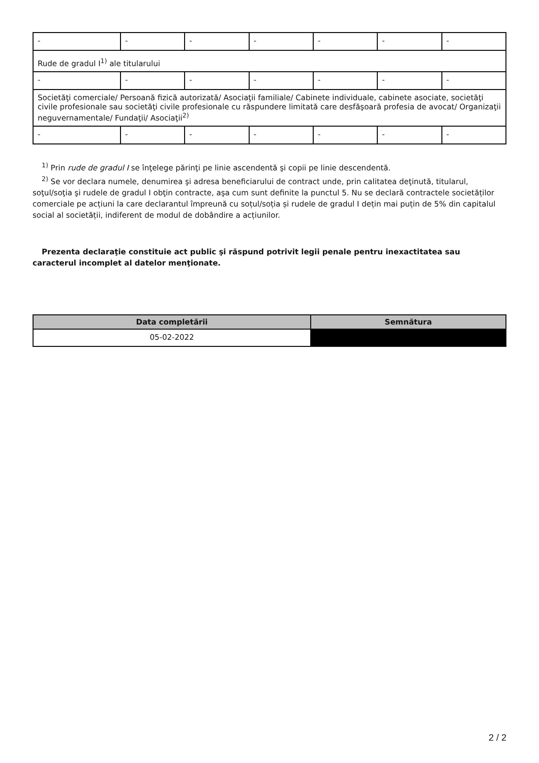| - | - | - | - | - | - | - |
| Rude de gradul I<sup>1)</sup> ale titularului | | | | | | |
| - | - | - | - | - | - | - |
| Societăţi comerciale/ Persoană fizică autorizată/ Asociaţii familiale/ Cabinete individuale, cabinete asociate, societăţi civile profesionale sau societăţi civile profesionale cu răspundere limitată care desfăşoară profesia de avocat/ Organizaţii neguvernamentale/ Fundaţii/ Asociaţii<sup>2)</sup> | | | | | | |
| - | - | - | - | - | - | - |
<sup>1)</sup> Prin rude de gradul I se înţelege părinţi pe linie ascendentă şi copii pe linie descendentă.
<sup>2)</sup> Se vor declara numele, denumirea şi adresa beneficiarului de contract unde, prin calitatea deţinută, titularul, soţul/soţia şi rudele de gradul I obţin contracte, aşa cum sunt definite la punctul 5. Nu se declară contractele societăților comerciale pe acțiuni la care declarantul împreună cu soțul/soția și rudele de gradul I dețin mai puțin de 5% din capitalul social al societății, indiferent de modul de dobândire a acțiunilor.
Prezenta declaraţie constituie act public şi răspund potrivit legii penale pentru inexactitatea sau caracterul incomplet al datelor menţionate.
| Data completării | Semnătura |
| --- | --- |
| 05-02-2022 | |
2 / 2